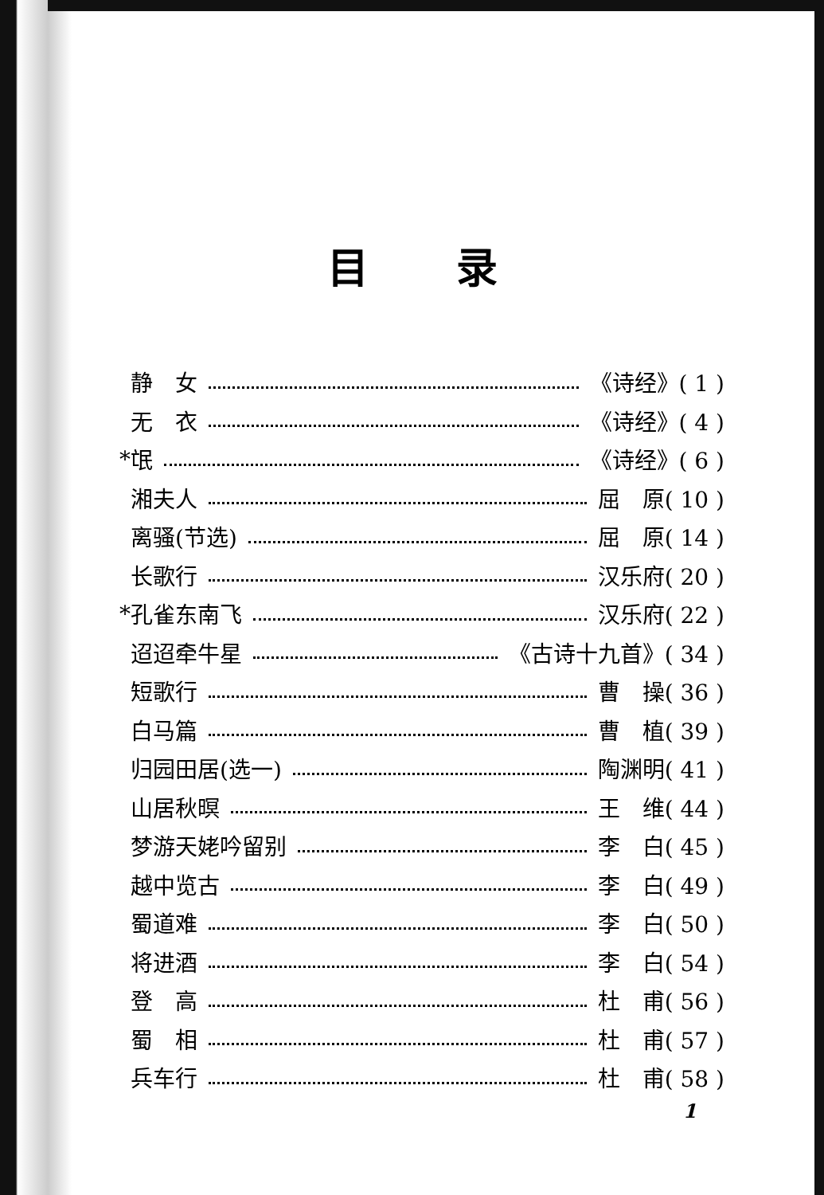目录
静　女 《诗经》( 1 )
无　衣 《诗经》( 4 )
* 氓 《诗经》( 6 )
湘夫人 屈　原( 10 )
离骚(节选) 屈　原( 14 )
长歌行 汉乐府( 20 )
* 孔雀东南飞 汉乐府( 22 )
迢迢牵牛星 《古诗十九首》( 34 )
短歌行 曹　操( 36 )
白马篇 曹　植( 39 )
归园田居(选一) 陶渊明( 41 )
山居秋暝 王　维( 44 )
梦游天姥吟留别 李　白( 45 )
越中览古 李　白( 49 )
蜀道难 李　白( 50 )
将进酒 李　白( 54 )
登　高 杜　甫( 56 )
蜀　相 杜　甫( 57 )
兵车行 杜　甫( 58 )
1